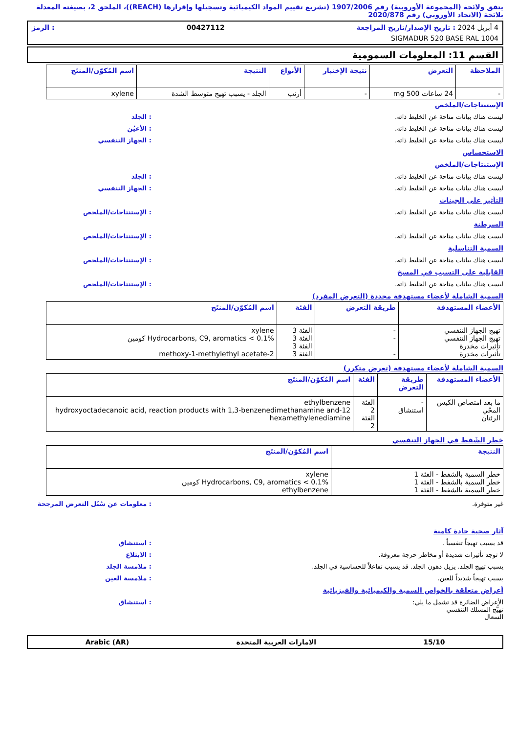يتفق ولائحة (المجموعة الأوروبية) رقم 1907/2006 (تشريع تقييم المواد الكيميائية وتسجيلها وإقرارها (REACH))، الملحق 2، بصيغته المعدلة بلائحة (الاتحاد الأوروبي) رقم 2020/878
4 أبريل 2024 : تاريخ الإصدار/تاريخ المراجعة 00427112: الرمز
SIGMADUR 520 BASE RAL 1004
القسم 11: المعلومات السمومية
| الملاحظة | التعرض | نتيجة الإختبار | الأنواع | النتيجة | اسم المُكوّن/المنتَج |
| --- | --- | --- | --- | --- | --- |
| - | 24 ساعات 500 mg | - | أرنب | الجلد - يسبب تهيج متوسط الشدة | xylene |
الإستنتاجات/الملخص
ليست هناك بيانات متاحة عن الخليط ذاته.: الجلد
ليست هناك بيانات متاحة عن الخليط ذاته.: الأعيُن
ليست هناك بيانات متاحة عن الخليط ذاته.: الجهاز التنفسي
الاستحساس
الإستنتاجات/الملخص
ليست هناك بيانات متاحة عن الخليط ذاته.: الجلد
ليست هناك بيانات متاحة عن الخليط ذاته.: الجهاز التنفسي
التأثير على الجينات
ليست هناك بيانات متاحة عن الخليط ذاته.: الإستنتاجات/الملخص
السرطنة
ليست هناك بيانات متاحة عن الخليط ذاته.: الإستنتاجات/الملخص
السمية التناسلية
ليست هناك بيانات متاحة عن الخليط ذاته.: الإستنتاجات/الملخص
القابلية على التسبب في المسخ
ليست هناك بيانات متاحة عن الخليط ذاته.: الإستنتاجات/الملخص
السمية الشاملة لأعضاء مستهدفة محددة (التعرض المفرد)
| الأعضاء المستهدفة | طريقة التعرض | الفئة | اسم المُكوّن/المنتَج |
| --- | --- | --- | --- |
| تهيج الجهاز التنفسي تهيج الجهاز التنفسي تأثيرات مخدرة تأثيرات مخدرة | - - - | الفئة 3 الفئة 3 الفئة 3 الفئة 3 | xylene Hydrocarbons, C9, aromatics < 0.1% كومين 2-methoxy-1-methylethyl acetate |
السمية الشاملة لأعضاء مستهدفة (تعرض متكرر)
| الأعضاء المستهدفة | طريقة التعرض | الفئة | اسم المُكوّن/المنتَج |
| --- | --- | --- | --- |
| ما بعد امتصاص الكيس المحّي الرئتان | - استنشاق | الفئة 2 الفئة 2 | ethylbenzene 12-hydroxyoctadecanoic acid, reaction products with 1,3-benzenedimethanamine and hexamethylenediamine |
خطر الشَفط في الجهاز التنفسي
| النتيجة | اسم المُكوّن/المنتَج |
| --- | --- |
| خطر السمية بالشفط - الفئة 1 خطر السمية بالشفط - الفئة 1 خطر السمية بالشفط - الفئة 1 | xylene Hydrocarbons, C9, aromatics < 0.1% كومين ethylbenzene |
غير متوفرة.: معلومات عن سُبُل التعرض المرجحة
آثار صحية حادة كامنة
قد يسبب تهيجاً تنفسياً .: استنشاق
لا توجد تأثيرات شديدة أو مخاطر حرجة معروفة.: الابتلاع
يسبب تهيج الجلد. يزيل دهون الجلد. قد يسبب تفاعلاً للحساسية في الجلد.: ملامسة الجلد
يسبب تهيجاً شديداً للعين.: ملامسة العين
أعراض متعلقة بالخواص السمية والكيميائية والفيزيائية
الأعراض الضائرة قد تشمل ما يلي:
تهيُّج المسلك التنفسي
السعال: استنشاق
15/10 الامارات العربية المتحدة Arabic (AR)